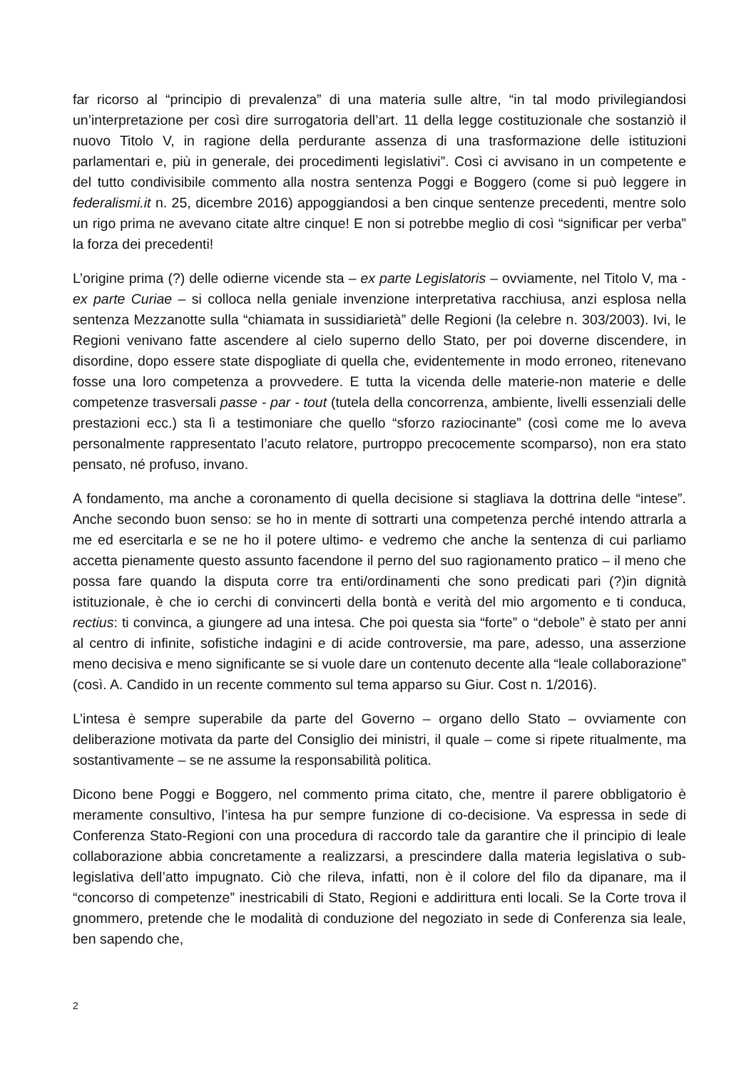far ricorso al “principio di prevalenza” di una materia sulle altre, “in tal modo privilegiandosi un’interpretazione per così dire surrogatoria dell’art. 11 della legge costituzionale che sostanziò il nuovo Titolo V, in ragione della perdurante assenza di una trasformazione delle istituzioni parlamentari e, più in generale, dei procedimenti legislativi”. Così ci avvisano in un competente e del tutto condivisibile commento alla nostra sentenza Poggi e Boggero (come si può leggere in federalismi.it n. 25, dicembre 2016) appoggiandosi a ben cinque sentenze precedenti, mentre solo un rigo prima ne avevano citate altre cinque! E non si potrebbe meglio di così “significar per verba” la forza dei precedenti!
L’origine prima (?) delle odierne vicende sta – ex parte Legislatoris – ovviamente, nel Titolo V, ma - ex parte Curiae – si colloca nella geniale invenzione interpretativa racchiusa, anzi esplosa nella sentenza Mezzanotte sulla “chiamata in sussidiarietà” delle Regioni (la celebre n. 303/2003). Ivi, le Regioni venivano fatte ascendere al cielo superno dello Stato, per poi doverne discendere, in disordine, dopo essere state dispogliate di quella che, evidentemente in modo erroneo, ritenevano fosse una loro competenza a provvedere. E tutta la vicenda delle materie-non materie e delle competenze trasversali passe - par - tout (tutela della concorrenza, ambiente, livelli essenziali delle prestazioni ecc.) sta lì a testimoniare che quello “sforzo raziocinante” (così come me lo aveva personalmente rappresentato l’acuto relatore, purtroppo precocemente scomparso), non era stato pensato, né profuso, invano.
A fondamento, ma anche a coronamento di quella decisione si stagliava la dottrina delle “intese”. Anche secondo buon senso: se ho in mente di sottrarti una competenza perché intendo attrarla a me ed esercitarla e se ne ho il potere ultimo- e vedremo che anche la sentenza di cui parliamo accetta pienamente questo assunto facendone il perno del suo ragionamento pratico – il meno che possa fare quando la disputa corre tra enti/ordinamenti che sono predicati pari (?)in dignità istituzionale, è che io cerchi di convincerti della bontà e verità del mio argomento e ti conduca, rectius: ti convinca, a giungere ad una intesa. Che poi questa sia “forte” o “debole” è stato per anni al centro di infinite, sofistiche indagini e di acide controversie, ma pare, adesso, una asserzione meno decisiva e meno significante se si vuole dare un contenuto decente alla “leale collaborazione” (così. A. Candido in un recente commento sul tema apparso su Giur. Cost n. 1/2016).
L’intesa è sempre superabile da parte del Governo – organo dello Stato – ovviamente con deliberazione motivata da parte del Consiglio dei ministri, il quale – come si ripete ritualmente, ma sostantivamente – se ne assume la responsabilità politica.
Dicono bene Poggi e Boggero, nel commento prima citato, che, mentre il parere obbligatorio è meramente consultivo, l’intesa ha pur sempre funzione di co-decisione. Va espressa in sede di Conferenza Stato-Regioni con una procedura di raccordo tale da garantire che il principio di leale collaborazione abbia concretamente a realizzarsi, a prescindere dalla materia legislativa o sub-legislativa dell’atto impugnato. Ciò che rileva, infatti, non è il colore del filo da dipanare, ma il “concorso di competenze” inestricabili di Stato, Regioni e addirittura enti locali. Se la Corte trova il gnommero, pretende che le modalità di conduzione del negoziato in sede di Conferenza sia leale, ben sapendo che,
2